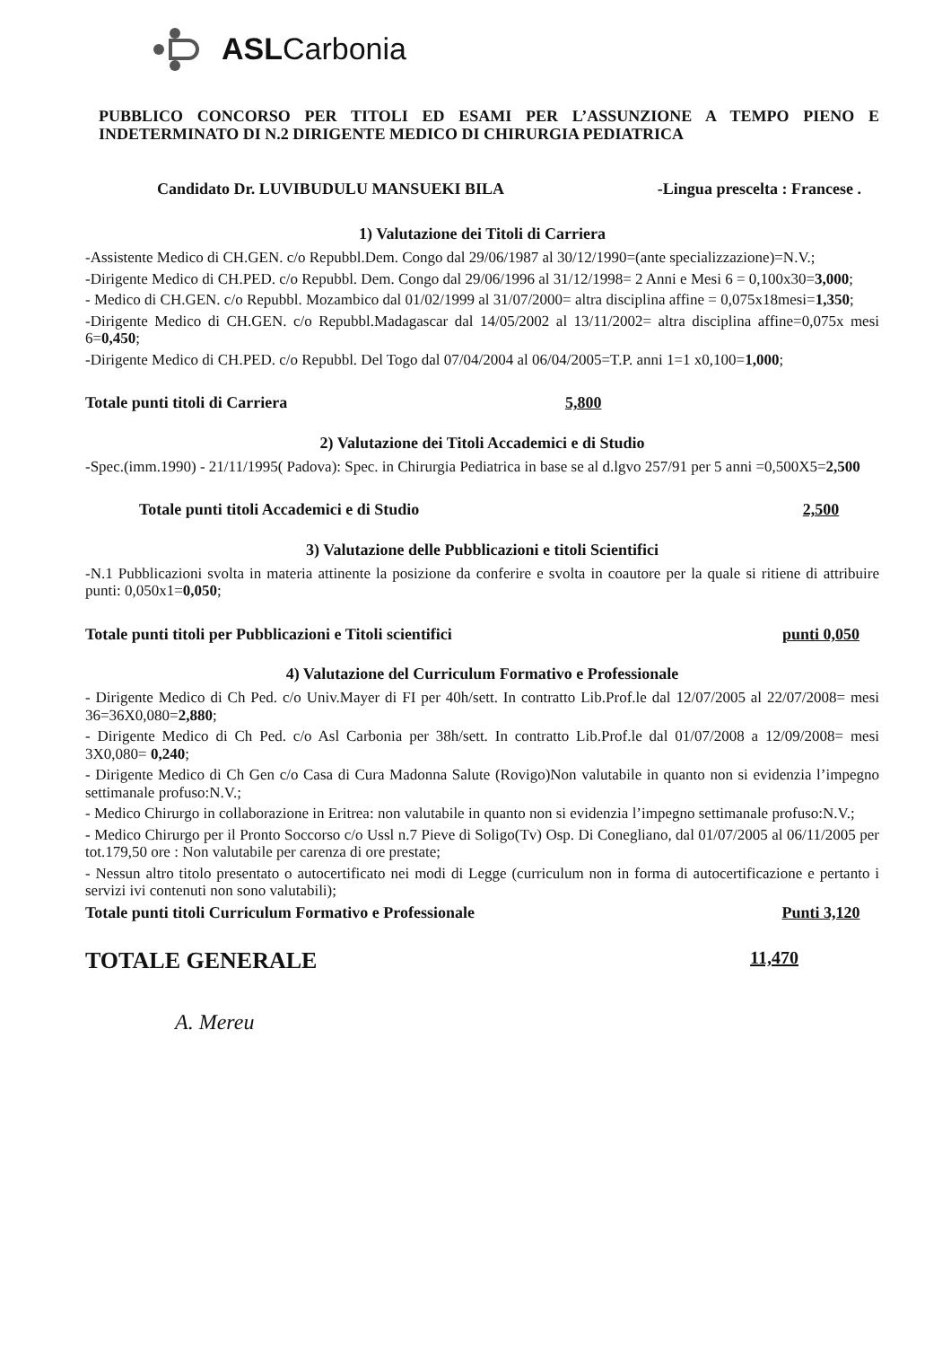ASLCarbonia
PUBBLICO CONCORSO PER TITOLI ED ESAMI PER L’ASSUNZIONE A TEMPO PIENO E INDETERMINATO DI N.2 DIRIGENTE MEDICO DI CHIRURGIA PEDIATRICA
Candidato Dr. LUVIBUDULU MANSUEKI BILA -Lingua prescelta : Francese .
1) Valutazione dei Titoli di Carriera
-Assistente Medico di CH.GEN. c/o Repubbl.Dem. Congo dal 29/06/1987 al 30/12/1990=(ante specializzazione)=N.V.;
-Dirigente Medico di CH.PED. c/o Repubbl. Dem. Congo dal 29/06/1996 al 31/12/1998= 2 Anni e Mesi 6 = 0,100x30=3,000;
- Medico di CH.GEN. c/o Repubbl. Mozambico dal 01/02/1999 al 31/07/2000= altra disciplina affine = 0,075x18mesi=1,350;
-Dirigente Medico di CH.GEN. c/o Repubbl.Madagascar dal 14/05/2002 al 13/11/2002= altra disciplina affine=0,075x mesi 6=0,450;
-Dirigente Medico di CH.PED. c/o Repubbl. Del Togo dal 07/04/2004 al 06/04/2005=T.P. anni 1=1 x0,100=1,000;
Totale punti titoli di Carriera 5,800
2) Valutazione dei Titoli Accademici e di Studio
-Spec.(imm.1990) - 21/11/1995( Padova): Spec. in Chirurgia Pediatrica in base se al d.lgvo 257/91 per 5 anni =0,500X5=2,500
Totale punti titoli Accademici e di Studio 2,500
3) Valutazione delle Pubblicazioni e titoli Scientifici
-N.1 Pubblicazioni svolta in materia attinente la posizione da conferire e svolta in coautore per la quale si ritiene di attribuire punti: 0,050x1=0,050;
Totale punti titoli per Pubblicazioni e Titoli scientifici punti 0,050
4) Valutazione del Curriculum Formativo e Professionale
- Dirigente Medico di Ch Ped. c/o Univ.Mayer di FI per 40h/sett. In contratto Lib.Prof.le dal 12/07/2005 al 22/07/2008= mesi 36=36X0,080=2,880;
- Dirigente Medico di Ch Ped. c/o Asl Carbonia per 38h/sett. In contratto Lib.Prof.le dal 01/07/2008 a 12/09/2008= mesi 3X0,080= 0,240;
- Dirigente Medico di Ch Gen c/o Casa di Cura Madonna Salute (Rovigo)Non valutabile in quanto non si evidenzia l’impegno settimanale profuso:N.V.;
- Medico Chirurgo in collaborazione in Eritrea: non valutabile in quanto non si evidenzia l’impegno settimanale profuso:N.V.;
- Medico Chirurgo per il Pronto Soccorso c/o Ussl n.7 Pieve di Soligo(Tv) Osp. Di Conegliano, dal 01/07/2005 al 06/11/2005 per tot.179,50 ore : Non valutabile per carenza di ore prestate;
- Nessun altro titolo presentato o autocertificato nei modi di Legge (curriculum non in forma di autocertificazione e pertanto i servizi ivi contenuti non sono valutabili);
Totale punti titoli Curriculum Formativo e Professionale Punti 3,120
TOTALE GENERALE 11,470
A. Mereu